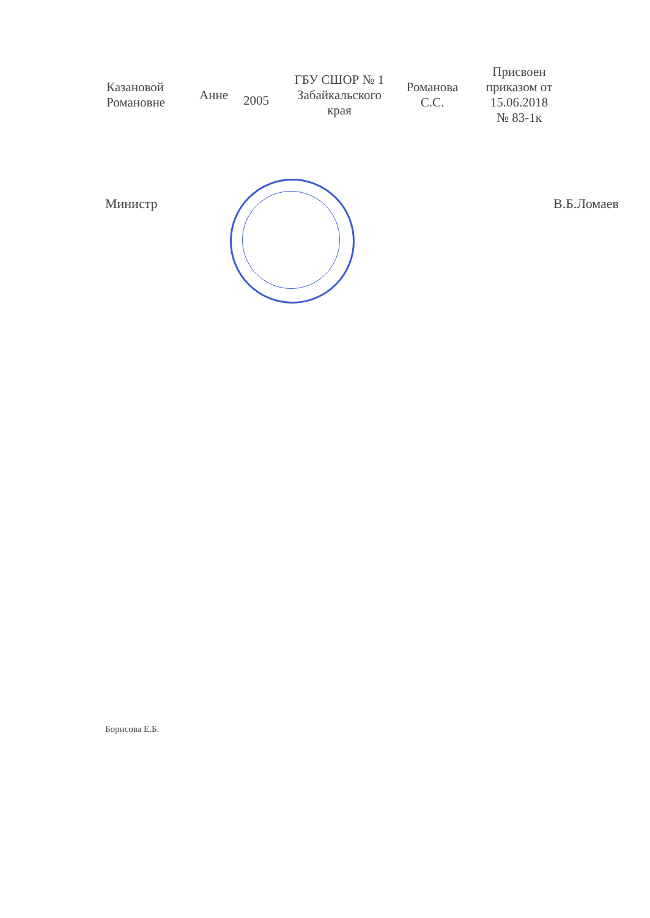| Казановой Романовне | Анне | 2005 | ГБУ СШОР № 1 Забайкальского края | Романова С.С. | Присвоен приказом от 15.06.2018 № 83-1к |
Министр В.Б.Ломаев
Борисова Е.Б.